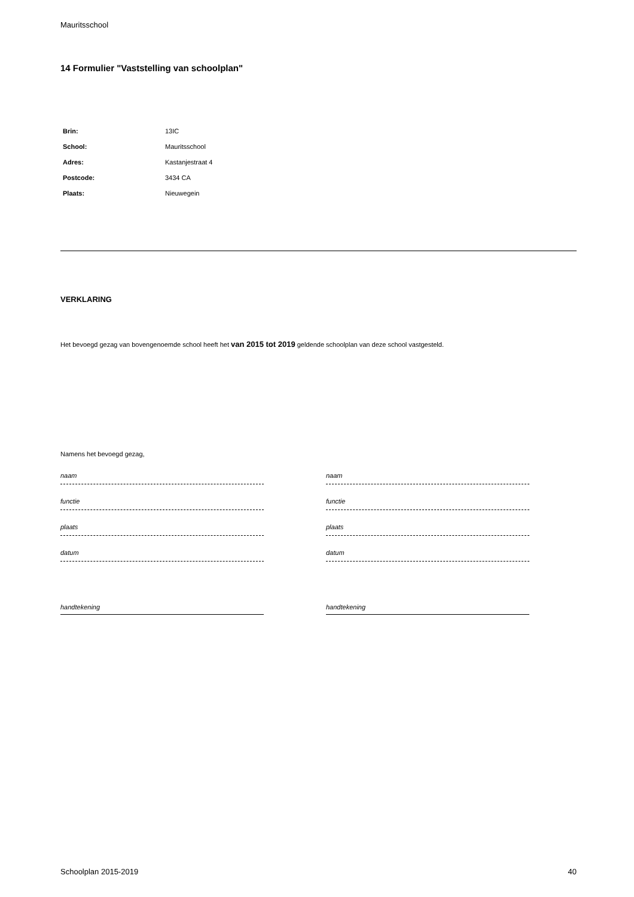Mauritsschool
14 Formulier "Vaststelling van schoolplan"
| Brin: | 13IC |
| School: | Mauritsschool |
| Adres: | Kastanjestraat 4 |
| Postcode: | 3434 CA |
| Plaats: | Nieuwegein |
VERKLARING
Het bevoegd gezag van bovengenoemde school heeft het van 2015 tot 2019 geldende schoolplan van deze school vastgesteld.
Namens het bevoegd gezag,
naam
functie
plaats
datum
handtekening
naam
functie
plaats
datum
handtekening
Schoolplan 2015-2019 40